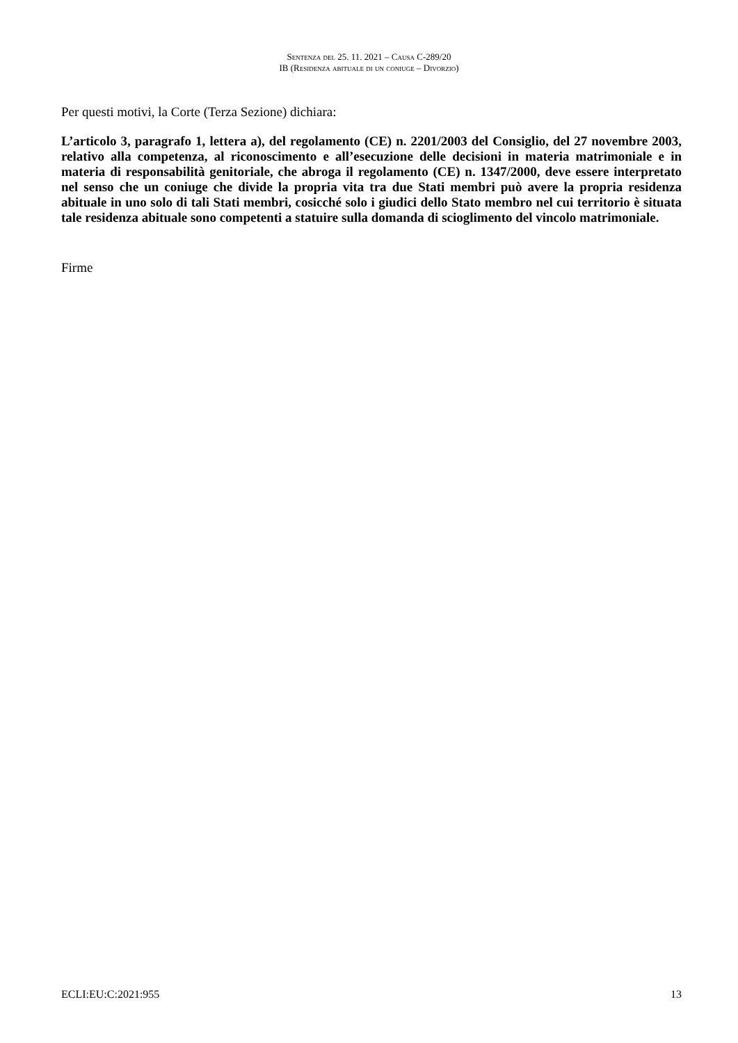Sentenza del 25. 11. 2021 – Causa C-289/20
IB (Residenza abituale di un coniuge – Divorzio)
Per questi motivi, la Corte (Terza Sezione) dichiara:
L’articolo 3, paragrafo 1, lettera a), del regolamento (CE) n. 2201/2003 del Consiglio, del 27 novembre 2003, relativo alla competenza, al riconoscimento e all’esecuzione delle decisioni in materia matrimoniale e in materia di responsabilità genitoriale, che abroga il regolamento (CE) n. 1347/2000, deve essere interpretato nel senso che un coniuge che divide la propria vita tra due Stati membri può avere la propria residenza abituale in uno solo di tali Stati membri, cosicché solo i giudici dello Stato membro nel cui territorio è situata tale residenza abituale sono competenti a statuire sulla domanda di scioglimento del vincolo matrimoniale.
Firme
ECLI:EU:C:2021:955 13